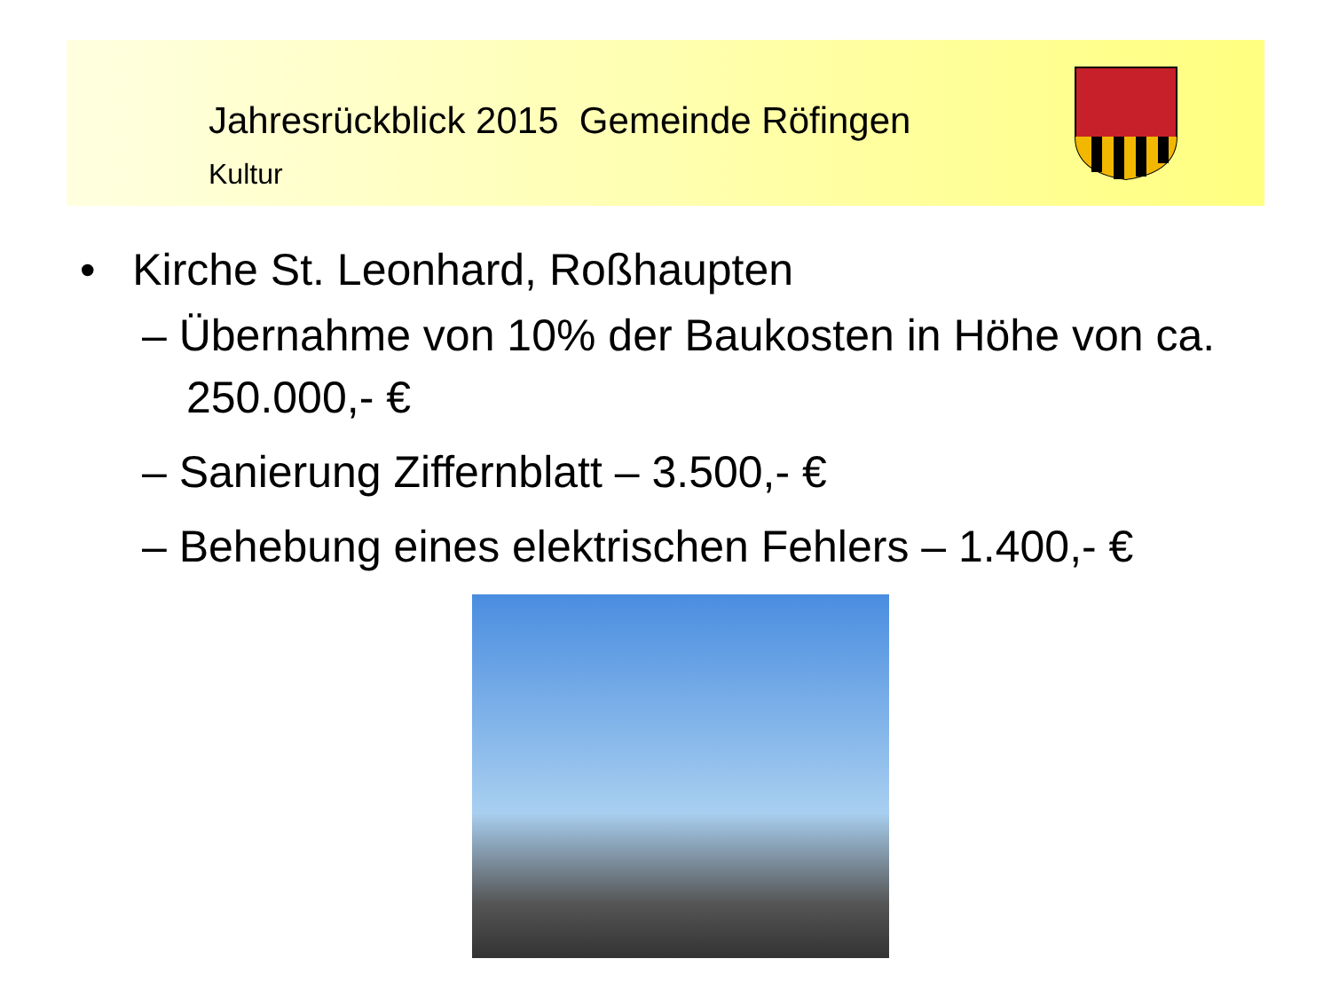Jahresrückblick 2015 Gemeinde Röfingen
Kultur
• Kirche St. Leonhard, Roßhaupten
– Übernahme von 10% der Baukosten in Höhe von ca. 250.000,- €
– Sanierung Ziffernblatt – 3.500,- €
– Behebung eines elektrischen Fehlers – 1.400,- €